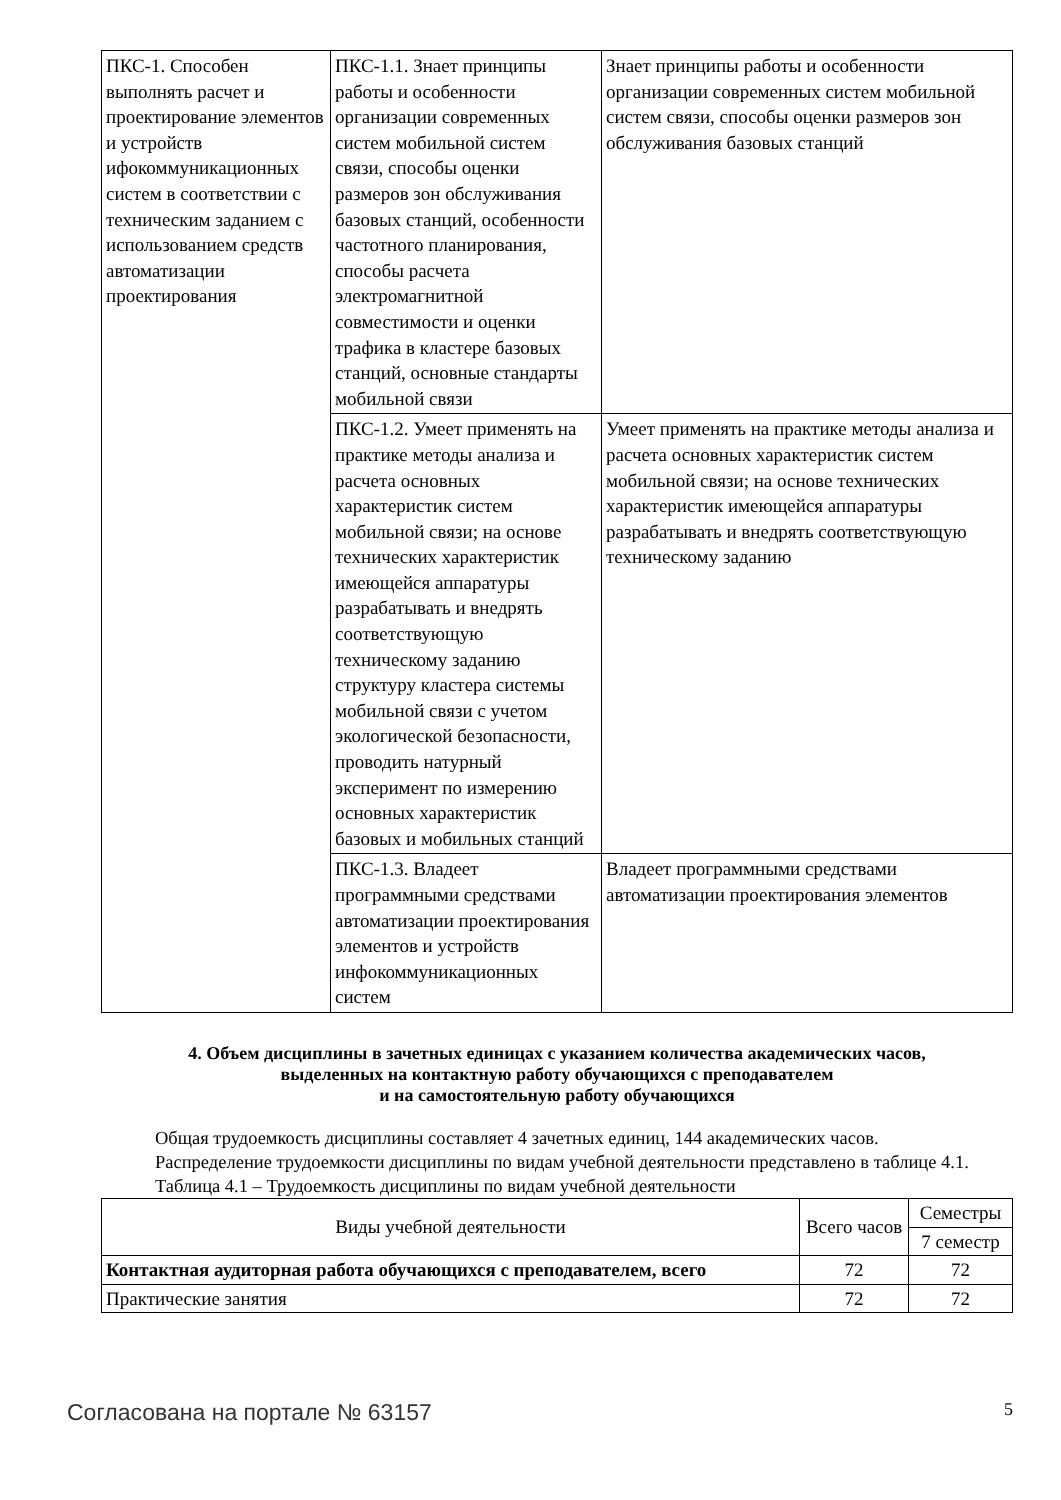| ПКС-1. Способен выполнять расчет и проектирование элементов и устройств ифокоммуникационных систем в соответствии с техническим заданием с использованием средств автоматизации проектирования | ПКС-1.1. Знает принципы работы и особенности организации современных систем мобильной систем связи, способы оценки размеров зон обслуживания базовых станций, особенности частотного планирования, способы расчета электромагнитной совместимости и оценки трафика в кластере базовых станций, основные стандарты мобильной связи | Знает принципы работы и особенности организации современных систем мобильной систем связи, способы оценки размеров зон обслуживания базовых станций |
| | ПКС-1.2. Умеет применять на практике методы анализа и расчета основных характеристик систем мобильной связи; на основе технических характеристик имеющейся аппаратуры разрабатывать и внедрять соответствующую техническому заданию структуру кластера системы мобильной связи с учетом экологической безопасности, проводить натурный эксперимент по измерению основных характеристик базовых и мобильных станций | Умеет применять на практике методы анализа и расчета основных характеристик систем мобильной связи; на основе технических характеристик имеющейся аппаратуры разрабатывать и внедрять соответствующую техническому заданию |
| | ПКС-1.3. Владеет программными средствами автоматизации проектирования элементов и устройств инфокоммуникационных систем | Владеет программными средствами автоматизации проектирования элементов |
4. Объем дисциплины в зачетных единицах с указанием количества академических часов,
выделенных на контактную работу обучающихся с преподавателем
и на самостоятельную работу обучающихся
Общая трудоемкость дисциплины составляет 4 зачетных единиц, 144 академических часов.
Распределение трудоемкости дисциплины по видам учебной деятельности представлено в таблице 4.1.
Таблица 4.1 – Трудоемкость дисциплины по видам учебной деятельности
| Виды учебной деятельности | Всего часов | Семестры |
| --- | --- | --- |
| | | 7 семестр |
| Контактная аудиторная работа обучающихся с преподавателем, всего | 72 | 72 |
| Практические занятия | 72 | 72 |
Согласована на портале № 63157 5